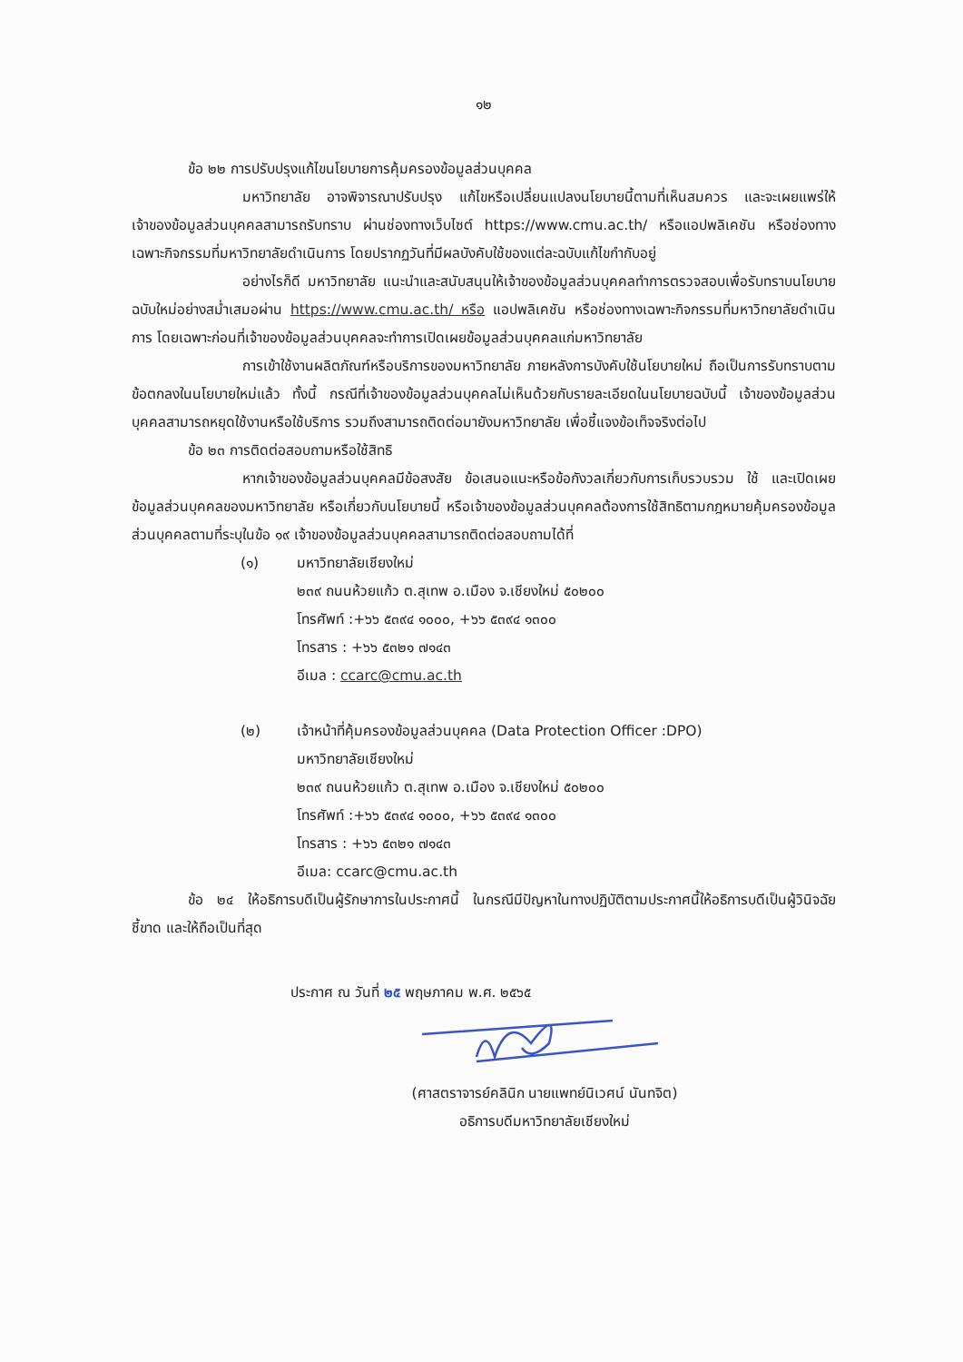๑๒
ข้อ ๒๒ การปรับปรุงแก้ไขนโยบายการคุ้มครองข้อมูลส่วนบุคคล
มหาวิทยาลัย อาจพิจารณาปรับปรุง แก้ไขหรือเปลี่ยนแปลงนโยบายนี้ตามที่เห็นสมควร และจะเผยแพร่ให้เจ้าของข้อมูลส่วนบุคคลสามารถรับทราบ ผ่านช่องทางเว็บไซต์ https://www.cmu.ac.th/ หรือแอปพลิเคชัน หรือช่องทางเฉพาะกิจกรรมที่มหาวิทยาลัยดำเนินการ โดยปรากฏวันที่มีผลบังคับใช้ของแต่ละฉบับแก้ไขกำกับอยู่
อย่างไรก็ดี มหาวิทยาลัย แนะนำและสนับสนุนให้เจ้าของข้อมูลส่วนบุคคลทำการตรวจสอบเพื่อรับทราบนโยบายฉบับใหม่อย่างสม่ำเสมอผ่าน https://www.cmu.ac.th/ หรือ แอปพลิเคชัน หรือช่องทางเฉพาะกิจกรรมที่มหาวิทยาลัยดำเนินการ โดยเฉพาะก่อนที่เจ้าของข้อมูลส่วนบุคคลจะทำการเปิดเผยข้อมูลส่วนบุคคลแก่มหาวิทยาลัย
การเข้าใช้งานผลิตภัณฑ์หรือบริการของมหาวิทยาลัย ภายหลังการบังคับใช้นโยบายใหม่ ถือเป็นการรับทราบตามข้อตกลงในนโยบายใหม่แล้ว ทั้งนี้ กรณีที่เจ้าของข้อมูลส่วนบุคคลไม่เห็นด้วยกับรายละเอียดในนโยบายฉบับนี้ เจ้าของข้อมูลส่วนบุคคลสามารถหยุดใช้งานหรือใช้บริการ รวมถึงสามารถติดต่อมายังมหาวิทยาลัย เพื่อชี้แจงข้อเท็จจริงต่อไป
ข้อ ๒๓ การติดต่อสอบถามหรือใช้สิทธิ
หากเจ้าของข้อมูลส่วนบุคคลมีข้อสงสัย ข้อเสนอแนะหรือข้อกังวลเกี่ยวกับการเก็บรวบรวม ใช้ และเปิดเผยข้อมูลส่วนบุคคลของมหาวิทยาลัย หรือเกี่ยวกับนโยบายนี้ หรือเจ้าของข้อมูลส่วนบุคคลต้องการใช้สิทธิตามกฎหมายคุ้มครองข้อมูลส่วนบุคคลตามที่ระบุในข้อ ๑๙ เจ้าของข้อมูลส่วนบุคคลสามารถติดต่อสอบถามได้ที่
(๑) มหาวิทยาลัยเชียงใหม่
๒๓๙ ถนนห้วยแก้ว ต.สุเทพ อ.เมือง จ.เชียงใหม่ ๕๐๒๐๐
โทรศัพท์ :+๖๖ ๕๓๙๔ ๑๐๐๐, +๖๖ ๕๓๙๔ ๑๓๐๐
โทรสาร : +๖๖ ๕๓๒๑ ๗๑๔๓
อีเมล : ccarc@cmu.ac.th
(๒) เจ้าหน้าที่คุ้มครองข้อมูลส่วนบุคคล (Data Protection Officer :DPO)
มหาวิทยาลัยเชียงใหม่
๒๓๙ ถนนห้วยแก้ว ต.สุเทพ อ.เมือง จ.เชียงใหม่ ๕๐๒๐๐
โทรศัพท์ :+๖๖ ๕๓๙๔ ๑๐๐๐, +๖๖ ๕๓๙๔ ๑๓๐๐
โทรสาร : +๖๖ ๕๓๒๑ ๗๑๔๓
อีเมล: ccarc@cmu.ac.th
ข้อ ๒๔ ให้อธิการบดีเป็นผู้รักษาการในประกาศนี้ ในกรณีมีปัญหาในทางปฏิบัติตามประกาศนี้ให้อธิการบดีเป็นผู้วินิจฉัยชี้ขาด และให้ถือเป็นที่สุด
ประกาศ ณ วันที่ ๒๕ พฤษภาคม พ.ศ. ๒๕๖๕
(ศาสตราจารย์คลินิก นายแพทย์นิเวศน์ นันทจิต)
อธิการบดีมหาวิทยาลัยเชียงใหม่